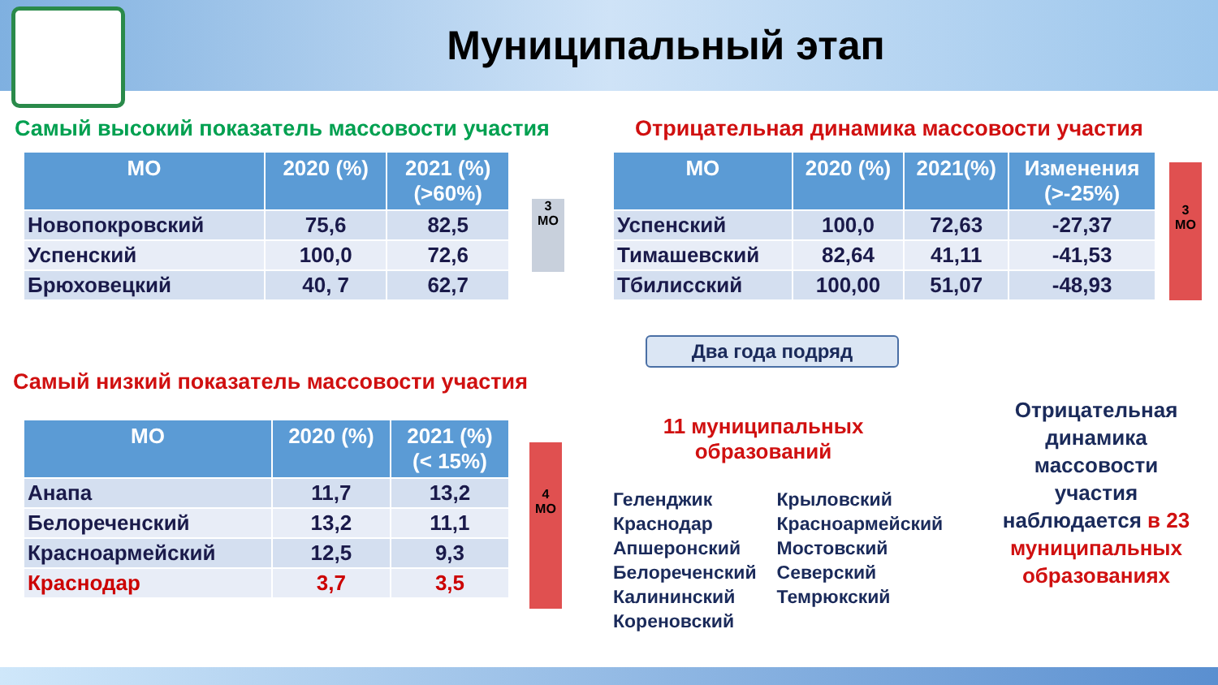Муниципальный этап
Самый высокий показатель массовости участия
| МО | 2020 (%) | 2021 (%) (>60%) |
| --- | --- | --- |
| Новопокровский | 75,6 | 82,5 |
| Успенский | 100,0 | 72,6 |
| Брюховецкий | 40, 7 | 62,7 |
3
МО
Самый низкий показатель массовости участия
| МО | 2020 (%) | 2021 (%) (< 15%) |
| --- | --- | --- |
| Анапа | 11,7 | 13,2 |
| Белореченский | 13,2 | 11,1 |
| Красноармейский | 12,5 | 9,3 |
| Краснодар | 3,7 | 3,5 |
4
МО
Отрицательная динамика массовости участия
| МО | 2020 (%) | 2021(%) | Изменения (>-25%) |
| --- | --- | --- | --- |
| Успенский | 100,0 | 72,63 | -27,37 |
| Тимашевский | 82,64 | 41,11 | -41,53 |
| Тбилисский | 100,00 | 51,07 | -48,93 |
3
МО
Два года подряд
11 муниципальных образований
Геленджик
Краснодар
Апшеронский
Белореченский
Калининский
Кореновский
Крыловский
Красноармейский
Мостовский
Северский
Темрюкский
Отрицательная динамика массовости участия наблюдается в 23 муниципальных образованиях